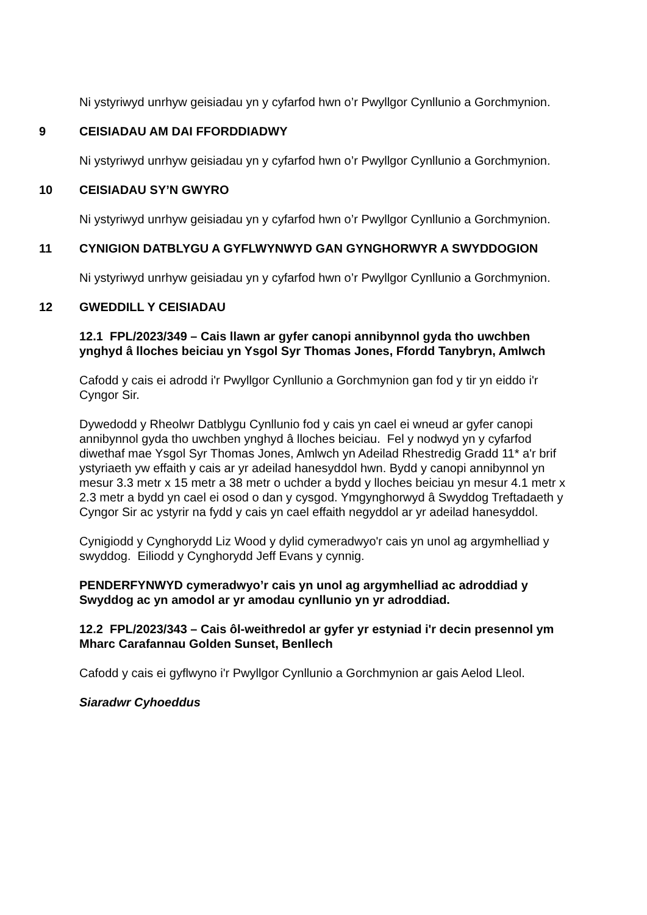Ni ystyriwyd unrhyw geisiadau yn y cyfarfod hwn o’r Pwyllgor Cynllunio a Gorchmynion.
9 CEISIADAU AM DAI FFORDDIADWY
Ni ystyriwyd unrhyw geisiadau yn y cyfarfod hwn o’r Pwyllgor Cynllunio a Gorchmynion.
10 CEISIADAU SY’N GWYRO
Ni ystyriwyd unrhyw geisiadau yn y cyfarfod hwn o’r Pwyllgor Cynllunio a Gorchmynion.
11 CYNIGION DATBLYGU A GYFLWYNWYD GAN GYNGHORWYR A SWYDDOGION
Ni ystyriwyd unrhyw geisiadau yn y cyfarfod hwn o’r Pwyllgor Cynllunio a Gorchmynion.
12 GWEDDILL Y CEISIADAU
12.1 FPL/2023/349 – Cais llawn ar gyfer canopi annibynnol gyda tho uwchben ynghyd â lloches beiciau yn Ysgol Syr Thomas Jones, Ffordd Tanybryn, Amlwch
Cafodd y cais ei adrodd i'r Pwyllgor Cynllunio a Gorchmynion gan fod y tir yn eiddo i'r Cyngor Sir.
Dywedodd y Rheolwr Datblygu Cynllunio fod y cais yn cael ei wneud ar gyfer canopi annibynnol gyda tho uwchben ynghyd â lloches beiciau. Fel y nodwyd yn y cyfarfod diwethaf mae Ysgol Syr Thomas Jones, Amlwch yn Adeilad Rhestredig Gradd 11* a'r brif ystyriaeth yw effaith y cais ar yr adeilad hanesyddol hwn. Bydd y canopi annibynnol yn mesur 3.3 metr x 15 metr a 38 metr o uchder a bydd y lloches beiciau yn mesur 4.1 metr x 2.3 metr a bydd yn cael ei osod o dan y cysgod. Ymgynghorwyd â Swyddog Treftadaeth y Cyngor Sir ac ystyrir na fydd y cais yn cael effaith negyddol ar yr adeilad hanesyddol.
Cynigiodd y Cynghorydd Liz Wood y dylid cymeradwyo'r cais yn unol ag argymhelliad y swyddog. Eiliodd y Cynghorydd Jeff Evans y cynnig.
PENDERFYNWYD cymeradwyo’r cais yn unol ag argymhelliad ac adroddiad y Swyddog ac yn amodol ar yr amodau cynllunio yn yr adroddiad.
12.2 FPL/2023/343 – Cais ôl-weithredol ar gyfer yr estyniad i'r decin presennol ym Mharc Carafannau Golden Sunset, Benllech
Cafodd y cais ei gyflwyno i'r Pwyllgor Cynllunio a Gorchmynion ar gais Aelod Lleol.
Siaradwr Cyhoeddus